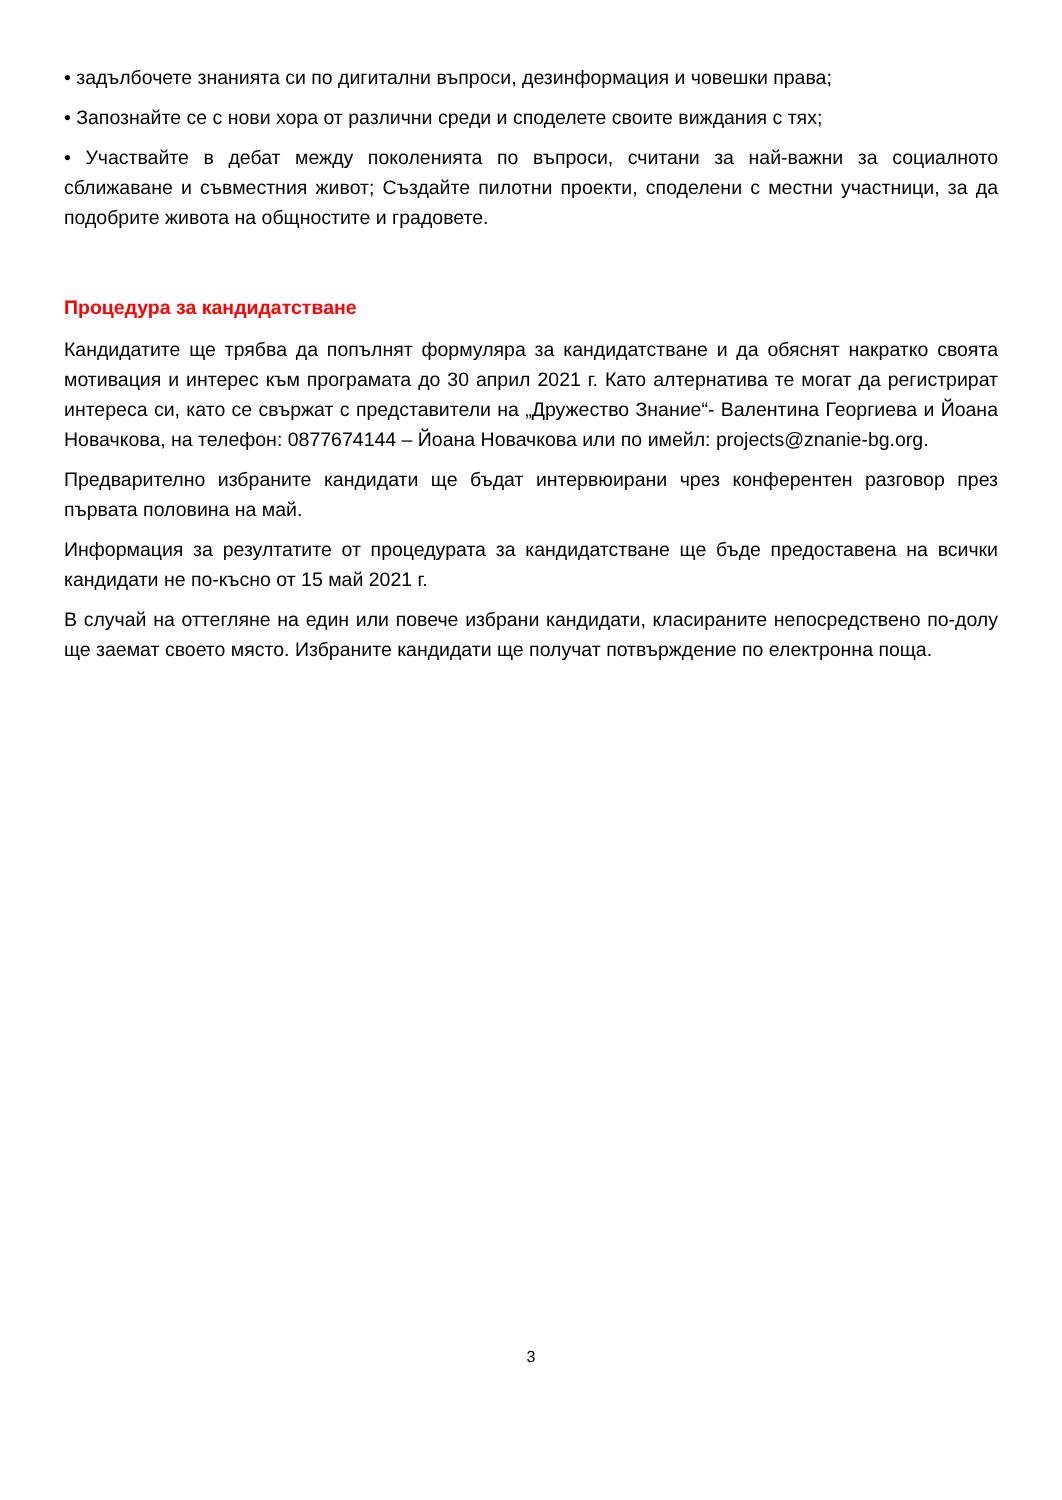• задълбочете знанията си по дигитални въпроси, дезинформация и човешки права;
• Запознайте се с нови хора от различни среди и споделете своите виждания с тях;
• Участвайте в дебат между поколенията по въпроси, считани за най-важни за социалното сближаване и съвместния живот; Създайте пилотни проекти, споделени с местни участници, за да подобрите живота на общностите и градовете.
Процедура за кандидатстване
Кандидатите ще трябва да попълнят формуляра за кандидатстване и да обяснят накратко своята мотивация и интерес към програмата до 30 април 2021 г. Като алтернатива те могат да регистрират интереса си, като се свържат с представители на „Дружество Знание“- Валентина Георгиева и Йоана Новачкова, на телефон: 0877674144 – Йоана Новачкова или по имейл: projects@znanie-bg.org.
Предварително избраните кандидати ще бъдат интервюирани чрез конферентен разговор през първата половина на май.
Информация за резултатите от процедурата за кандидатстване ще бъде предоставена на всички кандидати не по-късно от 15 май 2021 г.
В случай на оттегляне на един или повече избрани кандидати, класираните непосредствено по-долу ще заемат своето място. Избраните кандидати ще получат потвърждение по електронна поща.
3